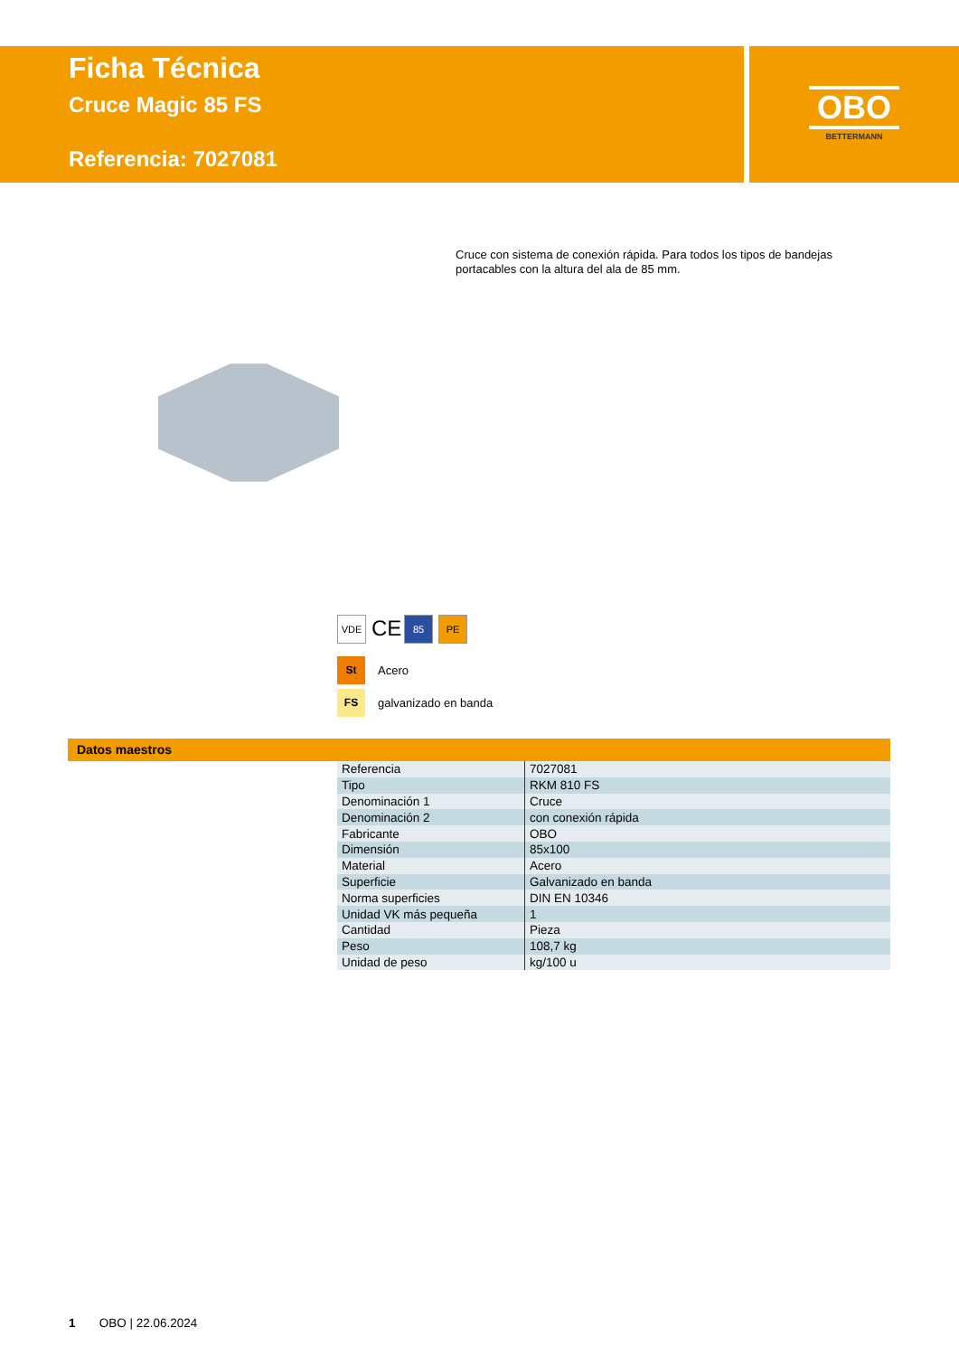Ficha Técnica
Cruce Magic 85 FS
Referencia: 7027081
OBO
BETTERMANN
Cruce con sistema de conexión rápida. Para todos los tipos de bandejas portacables con la altura del ala de 85 mm.
VDE CE 85 PE
St Acero
FS galvanizado en banda
Datos maestros
| Referencia | 7027081 |
| Tipo | RKM 810 FS |
| Denominación 1 | Cruce |
| Denominación 2 | con conexión rápida |
| Fabricante | OBO |
| Dimensión | 85x100 |
| Material | Acero |
| Superficie | Galvanizado en banda |
| Norma superficies | DIN EN 10346 |
| Unidad VK más pequeña | 1 |
| Cantidad | Pieza |
| Peso | 108,7 kg |
| Unidad de peso | kg/100 u |
1 OBO | 22.06.2024